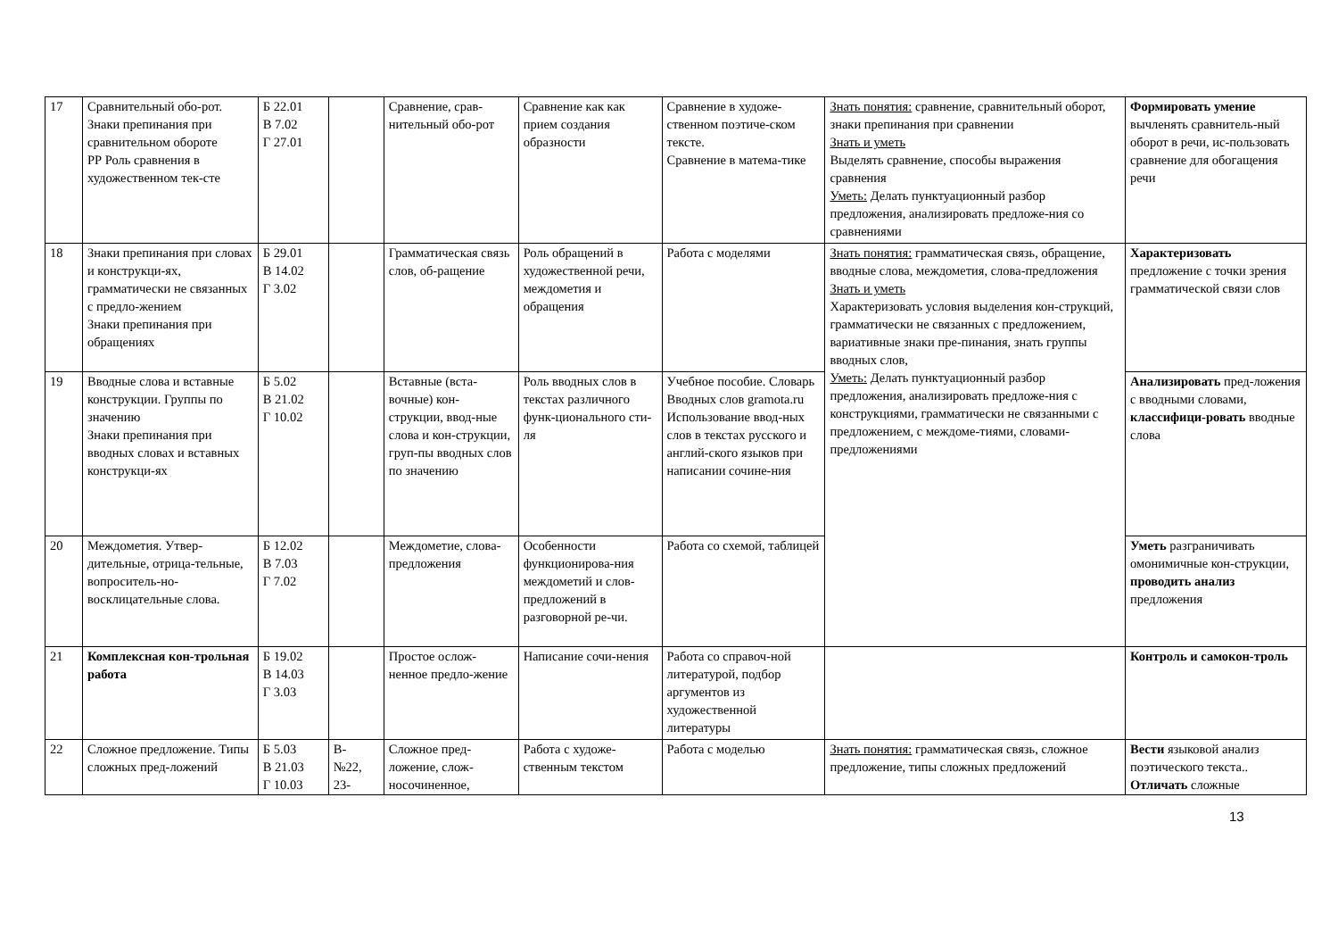| 17 | Сравнительный обо-рот. Знаки препинания при сравнительном обороте РР Роль сравнения в художественном тек-сте | Б 22.01 В 7.02 Г 27.01 | | Сравнение, срав-нительный обо-рот | Сравнение как как прием создания образности | Сравнение в художе-ственном поэтиче-ском тексте. Сравнение в матема-тике | Знать понятия: сравнение, сравнительный оборот, знаки препинания при сравнении Знать и уметь Выделять сравнение, способы выражения сравнения Уметь: Делать пунктуационный разбор предложения, анализировать предложе-ния со сравнениями | Формировать умение вычленять сравнитель-ный оборот в речи, ис-пользовать сравнение для обогащения речи |
| 18 | Знаки препинания при словах и конструкци-ях, грамматически не связанных с предло-жением Знаки препинания при обращениях | Б 29.01 В 14.02 Г 3.02 | | Грамматическая связь слов, об-ращение | Роль обращений в художественной речи, междометия и обращения | Работа с моделями | Знать понятия: грамматическая связь, обращение, вводные слова, междометия, слова-предложения Знать и уметь Характеризовать условия выделения кон-струкций, грамматически не связанных с предложением, вариативные знаки пре-пинания, знать группы вводных слов, Уметь: Делать пунктуационный разбор предложения, анализировать предложе-ния с конструкциями, грамматически не связанными с предложением, с междоме-тиями, словами-предложениями | Характеризовать предложение с точки зрения грамматической связи слов |
| 19 | Вводные слова и вставные конструкции. Группы по значению Знаки препинания при вводных словах и вставных конструкци-ях | Б 5.02 В 21.02 Г 10.02 | | Вставные (вста-вочные) кон-струкции, ввод-ные слова и кон-струкции, груп-пы вводных слов по значению | Роль вводных слов в текстах различного функ-ционального сти-ля | Учебное пособие. Словарь Вводных слов gramota.ru Использование ввод-ных слов в текстах русского и англий-ского языков при написании сочине-ния | | Анализировать пред-ложения с вводными словами, классифици-ровать вводные слова |
| 20 | Междометия. Утвер-дительные, отрица-тельные, вопроситель-но-восклицательные слова. | Б 12.02 В 7.03 Г 7.02 | | Междометие, слова-предложения | Особенности функционирова-ния междометий и слов-предложений в разговорной ре-чи. | Работа со схемой, таблицей | | Уметь разграничивать омонимичные кон-струкции, проводить анализ предложения |
| 21 | Комплексная кон-трольная работа | Б 19.02 В 14.03 Г 3.03 | | Простое ослож-ненное предло-жение | Написание сочи-нения | Работа со справоч-ной литературой, подбор аргументов из художественной литературы | | Контроль и самокон-троль |
| 22 | Сложное предложение. Типы сложных пред-ложений | Б 5.03 В 21.03 Г 10.03 | В- №22, 23- | Сложное пред-ложение, слож-носочиненное, | Работа с художе-ственным текстом | Работа с моделью | Знать понятия: грамматическая связь, сложное предложение, типы сложных предложений | Вести языковой анализ поэтического текста.. Отличать сложные |
13